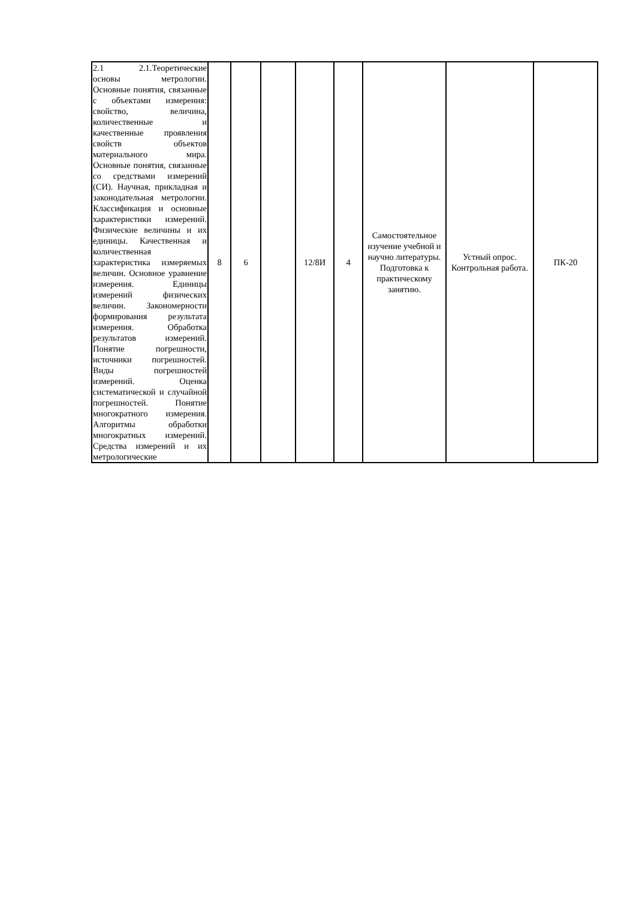| 2.1 2.1.Теоретические основы метрологии. Основные понятия, связанные с объектами измерения: свойство, величина, количественные и качественные проявления свойств объектов материального мира. Основные понятия, связанные со средствами измерений (СИ). Научная, прикладная и законодательная метрологии. Классификация и основные характеристики измерений. Физические величины и их единицы. Качественная и количественная характеристика измеряемых величин. Основное уравнение измерения. Единицы измерений физических величин. Закономерности формирования результата измерения. Обработка результатов измерений. Понятие погрешности, источники погрешностей. Виды погрешностей измерений. Оценка систематической и случайной погрешностей. Понятие многократного измерения. Алгоритмы обработки многократных измерений. Средства измерений и их метрологические | 8 | 6 | | 12/8И | 4 | Самостоятельное изучение учебной и научно литературы. Подготовка к практическому занятию. | Устный опрос. Контрольная работа. | ПК-20 |